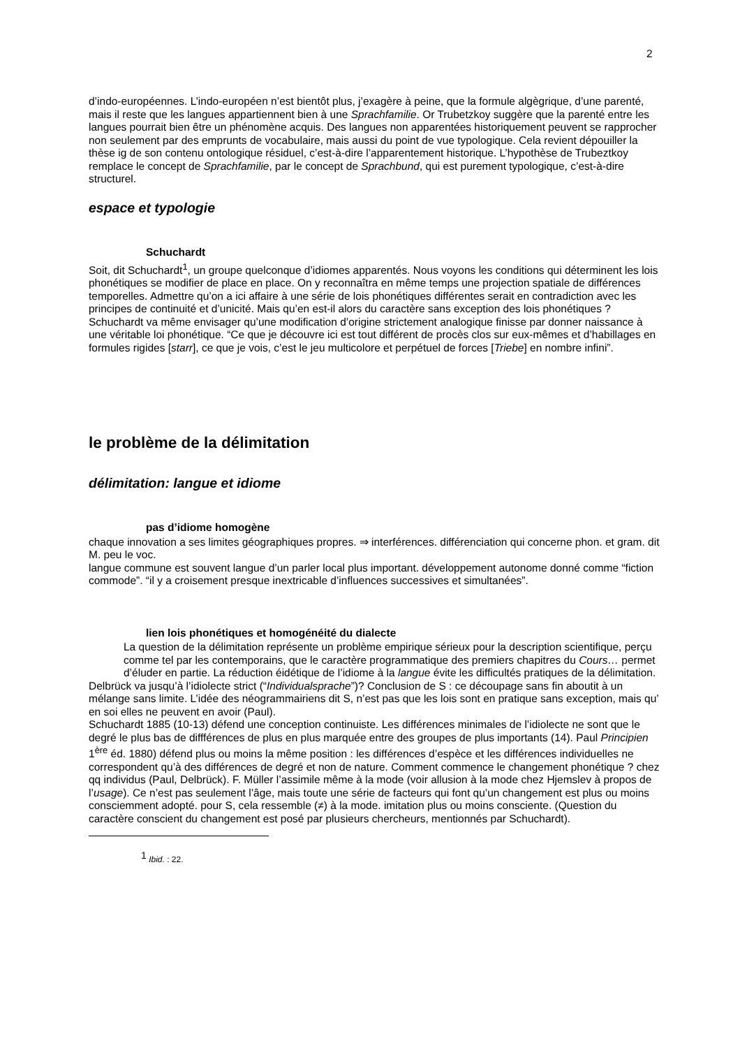2
d’indo-européennes. L’indo-européen n’est bientôt plus, j’exagère à peine, que la formule algègrique, d’une parenté, mais il reste que les langues appartiennent bien à une Sprachfamilie. Or Trubetzkoy suggère que la parenté entre les langues pourrait bien être un phénomène acquis. Des langues non apparentées historiquement peuvent se rapprocher non seulement par des emprunts de vocabulaire, mais aussi du point de vue typologique. Cela revient dépouiller la thèse ig de son contenu ontologique résiduel, c’est-à-dire l’apparentement historique. L’hypothèse de Trubeztkoy remplace le concept de Sprachfamilie, par le concept de Sprachbund, qui est purement typologique, c’est-à-dire structurel.
espace et typologie
Schuchardt
Soit, dit Schuchardt<sup>1</sup>, un groupe quelconque d’idiomes apparentés. Nous voyons les conditions qui déterminent les lois phonétiques se modifier de place en place. On y reconnaîtra en même temps une projection spatiale de différences temporelles. Admettre qu’on a ici affaire à une série de lois phonétiques différentes serait en contradiction avec les principes de continuité et d’unicité. Mais qu’en est-il alors du caractère sans exception des lois phonétiques ? Schuchardt va même envisager qu’une modification d’origine strictement analogique finisse par donner naissance à une véritable loi phonétique. “Ce que je découvre ici est tout différent de procès clos sur eux-mêmes et d’habillages en formules rigides [starr], ce que je vois, c’est le jeu multicolore et perpétuel de forces [Triebe] en nombre infini”.
le problème de la délimitation
délimitation: langue et idiome
pas d’idiome homogène
chaque innovation a ses limites géographiques propres. ⇒ interférences. différenciation qui concerne phon. et gram. dit M. peu le voc.
langue commune est souvent langue d’un parler local plus important. développement autonome donné comme “fiction commode”. “il y a croisement presque inextricable d’influences successives et simultanées”.
lien lois phonétiques et homogénéité du dialecte
La question de la délimitation représente un problème empirique sérieux pour la description scientifique, perçu comme tel par les contemporains, que le caractère programmatique des premiers chapitres du Cours… permet d’éluder en partie. La réduction éidétique de l’idiome à la langue évite les difficultés pratiques de la délimitation.
Delbrück va jusqu’à l’idiolecte strict (“Individualsprache”)? Conclusion de S : ce découpage sans fin aboutit à un mélange sans limite. L’idée des néogrammairiens dit S, n’est pas que les lois sont en pratique sans exception, mais qu’ en soi elles ne peuvent en avoir (Paul).
Schuchardt 1885 (10-13) défend une conception continuiste. Les différences minimales de l’idiolecte ne sont que le degré le plus bas de diffférences de plus en plus marquée entre des groupes de plus importants (14). Paul Principien 1<sup>ère</sup> éd. 1880) défend plus ou moins la même position : les différences d’espèce et les différences individuelles ne correspondent qu’à des différences de degré et non de nature. Comment commence le changement phonétique ? chez qq individus (Paul, Delbrück). F. Müller l’assimile même à la mode (voir allusion à la mode chez Hjemslev à propos de l’usage). Ce n’est pas seulement l’âge, mais toute une série de facteurs qui font qu’un changement est plus ou moins consciemment adopté. pour S, cela ressemble (≠) à la mode. imitation plus ou moins consciente. (Question du caractère conscient du changement est posé par plusieurs chercheurs, mentionnés par Schuchardt).
<sup>1</sup> Ibid. : 22.